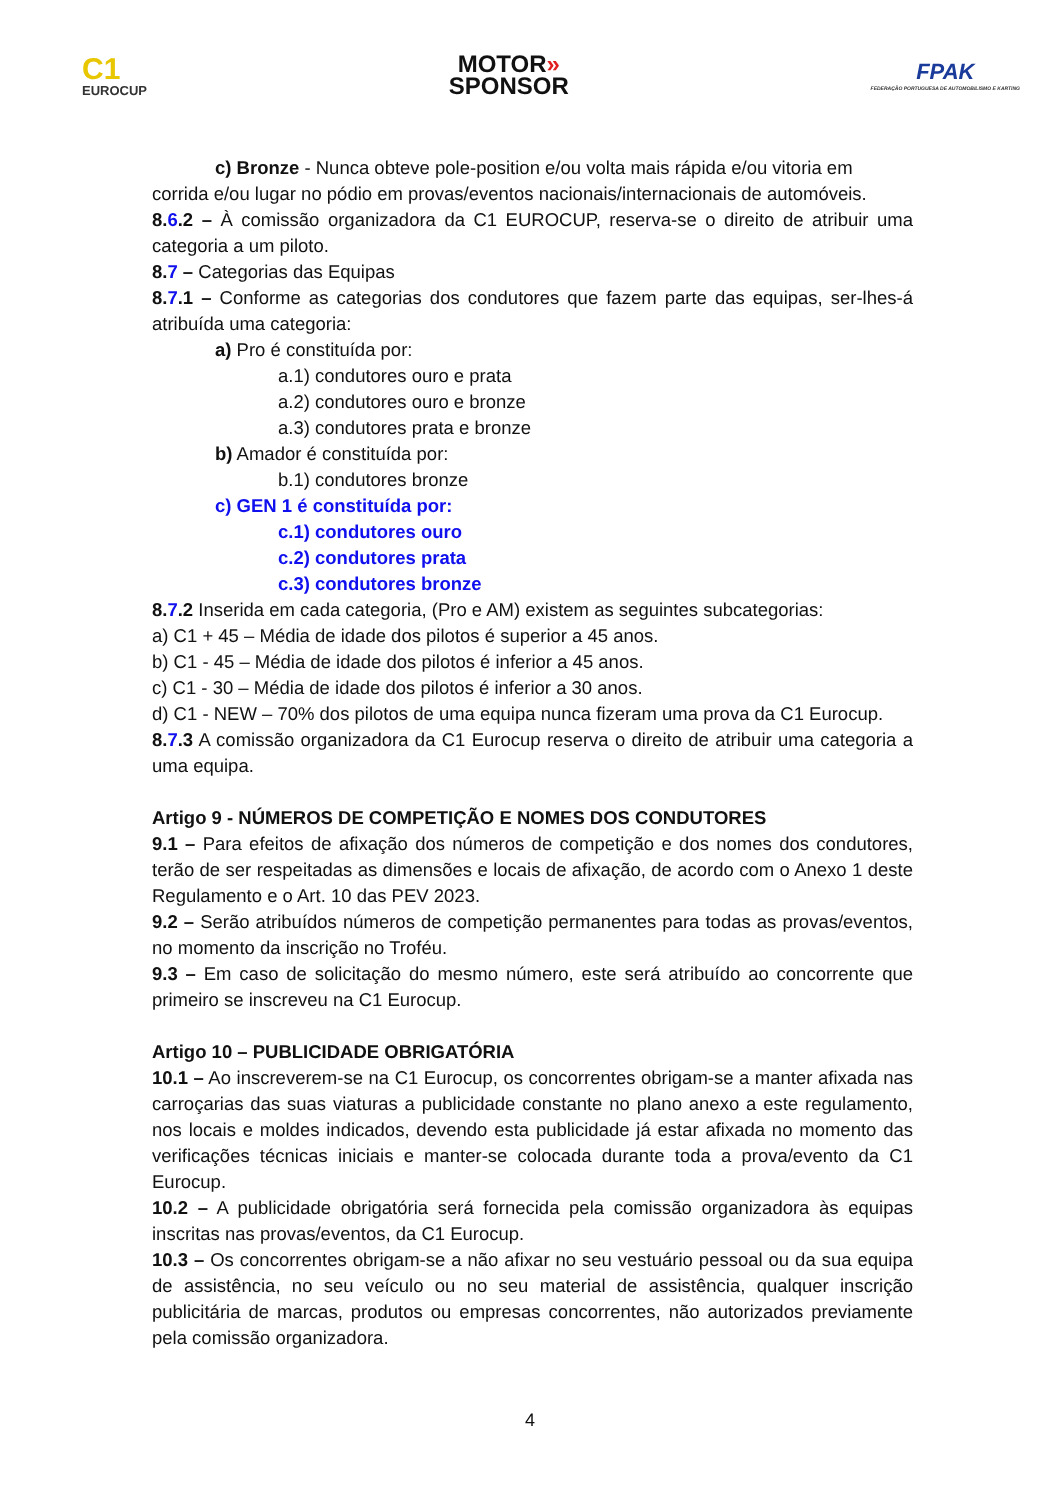C1
EUROCUP
MOTOR»
SPONSOR
FPAK
FEDERAÇÃO PORTUGUESA DE AUTOMOBILISMO E KARTING
c) Bronze - Nunca obteve pole-position e/ou volta mais rápida e/ou vitoria em
corrida e/ou lugar no pódio em provas/eventos nacionais/internacionais de automóveis.
8.6.2 – À comissão organizadora da C1 EUROCUP, reserva-se o direito de atribuir uma categoria a um piloto.
8.7 – Categorias das Equipas
8.7.1 – Conforme as categorias dos condutores que fazem parte das equipas, ser-lhes-á atribuída uma categoria:
a) Pro é constituída por:
a.1) condutores ouro e prata
a.2) condutores ouro e bronze
a.3) condutores prata e bronze
b) Amador é constituída por:
b.1) condutores bronze
c) GEN 1 é constituída por:
c.1) condutores ouro
c.2) condutores prata
c.3) condutores bronze
8.7.2 Inserida em cada categoria, (Pro e AM) existem as seguintes subcategorias:
a) C1 + 45 – Média de idade dos pilotos é superior a 45 anos.
b) C1 - 45 – Média de idade dos pilotos é inferior a 45 anos.
c) C1 - 30 – Média de idade dos pilotos é inferior a 30 anos.
d) C1 - NEW – 70% dos pilotos de uma equipa nunca fizeram uma prova da C1 Eurocup.
8.7.3 A comissão organizadora da C1 Eurocup reserva o direito de atribuir uma categoria a uma equipa.
Artigo 9 - NÚMEROS DE COMPETIÇÃO E NOMES DOS CONDUTORES
9.1 – Para efeitos de afixação dos números de competição e dos nomes dos condutores, terão de ser respeitadas as dimensões e locais de afixação, de acordo com o Anexo 1 deste Regulamento e o Art. 10 das PEV 2023.
9.2 – Serão atribuídos números de competição permanentes para todas as provas/eventos, no momento da inscrição no Troféu.
9.3 – Em caso de solicitação do mesmo número, este será atribuído ao concorrente que primeiro se inscreveu na C1 Eurocup.
Artigo 10 – PUBLICIDADE OBRIGATÓRIA
10.1 – Ao inscreverem-se na C1 Eurocup, os concorrentes obrigam-se a manter afixada nas carroçarias das suas viaturas a publicidade constante no plano anexo a este regulamento, nos locais e moldes indicados, devendo esta publicidade já estar afixada no momento das verificações técnicas iniciais e manter-se colocada durante toda a prova/evento da C1 Eurocup.
10.2 – A publicidade obrigatória será fornecida pela comissão organizadora às equipas inscritas nas provas/eventos, da C1 Eurocup.
10.3 – Os concorrentes obrigam-se a não afixar no seu vestuário pessoal ou da sua equipa de assistência, no seu veículo ou no seu material de assistência, qualquer inscrição publicitária de marcas, produtos ou empresas concorrentes, não autorizados previamente pela comissão organizadora.
4